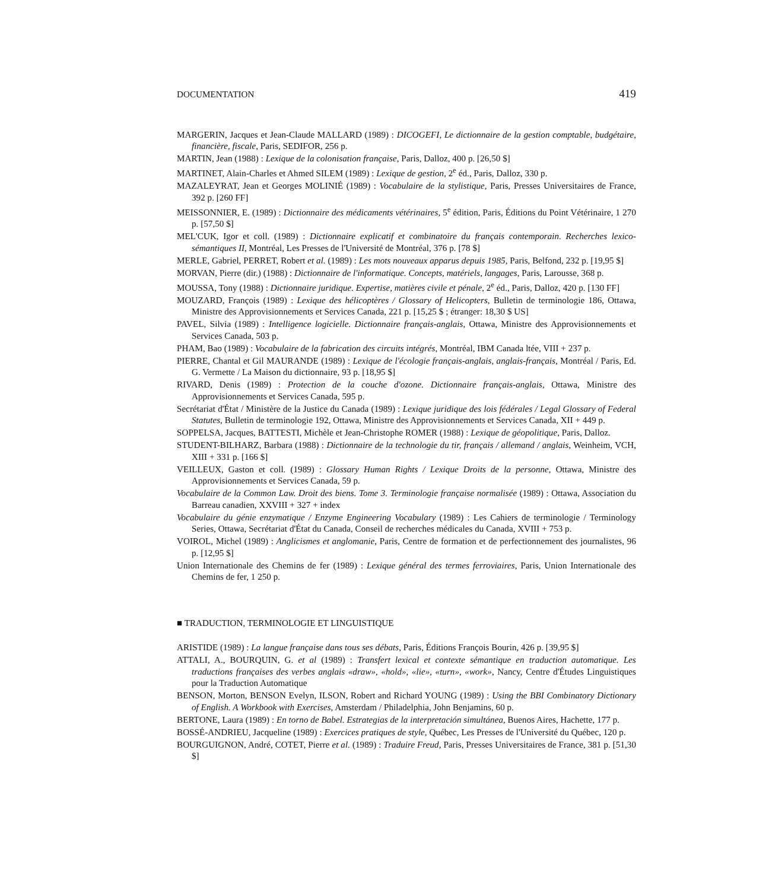DOCUMENTATION 419
MARGERIN, Jacques et Jean-Claude MALLARD (1989) : DICOGEFI, Le dictionnaire de la gestion comptable, budgétaire, financière, fiscale, Paris, SEDIFOR, 256 p.
MARTIN, Jean (1988) : Lexique de la colonisation française, Paris, Dalloz, 400 p. [26,50 $]
MARTINET, Alain-Charles et Ahmed SILEM (1989) : Lexique de gestion, 2<sup>e</sup> éd., Paris, Dalloz, 330 p.
MAZALEYRAT, Jean et Georges MOLINIÉ (1989) : Vocabulaire de la stylistique, Paris, Presses Universitaires de France, 392 p. [260 FF]
MEISSONNIER, E. (1989) : Dictionnaire des médicaments vétérinaires, 5<sup>e</sup> édition, Paris, Éditions du Point Vétérinaire, 1 270 p. [57,50 $]
MEL'CUK, Igor et coll. (1989) : Dictionnaire explicatif et combinatoire du français contemporain. Recherches lexico-sémantiques II, Montréal, Les Presses de l'Université de Montréal, 376 p. [78 $]
MERLE, Gabriel, PERRET, Robert et al. (1989) : Les mots nouveaux apparus depuis 1985, Paris, Belfond, 232 p. [19,95 $]
MORVAN, Pierre (dir.) (1988) : Dictionnaire de l'informatique. Concepts, matériels, langages, Paris, Larousse, 368 p.
MOUSSA, Tony (1988) : Dictionnaire juridique. Expertise, matières civile et pénale, 2<sup>e</sup> éd., Paris, Dalloz, 420 p. [130 FF]
MOUZARD, François (1989) : Lexique des hélicoptères / Glossary of Helicopters, Bulletin de terminologie 186, Ottawa, Ministre des Approvisionnements et Services Canada, 221 p. [15,25 $ ; étranger: 18,30 $ US]
PAVEL, Silvia (1989) : Intelligence logicielle. Dictionnaire français-anglais, Ottawa, Ministre des Approvisionnements et Services Canada, 503 p.
PHAM, Bao (1989) : Vocabulaire de la fabrication des circuits intégrés, Montréal, IBM Canada ltée, VIII + 237 p.
PIERRE, Chantal et Gil MAURANDE (1989) : Lexique de l'écologie français-anglais, anglais-français, Montréal / Paris, Ed. G. Vermette / La Maison du dictionnaire, 93 p. [18,95 $]
RIVARD, Denis (1989) : Protection de la couche d'ozone. Dictionnaire français-anglais, Ottawa, Ministre des Approvisionnements et Services Canada, 595 p.
Secrétariat d'État / Ministère de la Justice du Canada (1989) : Lexique juridique des lois fédérales / Legal Glossary of Federal Statutes, Bulletin de terminologie 192, Ottawa, Ministre des Approvisionnements et Services Canada, XII + 449 p.
SOPPELSA, Jacques, BATTESTI, Michèle et Jean-Christophe ROMER (1988) : Lexique de géopolitique, Paris, Dalloz.
STUDENT-BILHARZ, Barbara (1988) : Dictionnaire de la technologie du tir, français / allemand / anglais, Weinheim, VCH, XIII + 331 p. [166 $]
VEILLEUX, Gaston et coll. (1989) : Glossary Human Rights / Lexique Droits de la personne, Ottawa, Ministre des Approvisionnements et Services Canada, 59 p.
Vocabulaire de la Common Law. Droit des biens. Tome 3. Terminologie française normalisée (1989) : Ottawa, Association du Barreau canadien, XXVIII + 327 + index
Vocabulaire du génie enzymatique / Enzyme Engineering Vocabulary (1989) : Les Cahiers de terminologie / Terminology Series, Ottawa, Secrétariat d'État du Canada, Conseil de recherches médicales du Canada, XVIII + 753 p.
VOIROL, Michel (1989) : Anglicismes et anglomanie, Paris, Centre de formation et de perfectionnement des journalistes, 96 p. [12,95 $]
Union Internationale des Chemins de fer (1989) : Lexique général des termes ferroviaires, Paris, Union Internationale des Chemins de fer, 1 250 p.
■ TRADUCTION, TERMINOLOGIE ET LINGUISTIQUE
ARISTIDE (1989) : La langue française dans tous ses débats, Paris, Éditions François Bourin, 426 p. [39,95 $]
ATTALI, A., BOURQUIN, G. et al (1989) : Transfert lexical et contexte sémantique en traduction automatique. Les traductions françaises des verbes anglais «draw», «hold», «lie», «turn», «work», Nancy, Centre d'Études Linguistiques pour la Traduction Automatique
BENSON, Morton, BENSON Evelyn, ILSON, Robert and Richard YOUNG (1989) : Using the BBI Combinatory Dictionary of English. A Workbook with Exercises, Amsterdam / Philadelphia, John Benjamins, 60 p.
BERTONE, Laura (1989) : En torno de Babel. Estrategias de la interpretación simultánea, Buenos Aires, Hachette, 177 p.
BOSSÉ-ANDRIEU, Jacqueline (1989) : Exercices pratiques de style, Québec, Les Presses de l'Université du Québec, 120 p.
BOURGUIGNON, André, COTET, Pierre et al. (1989) : Traduire Freud, Paris, Presses Universitaires de France, 381 p. [51,30 $]